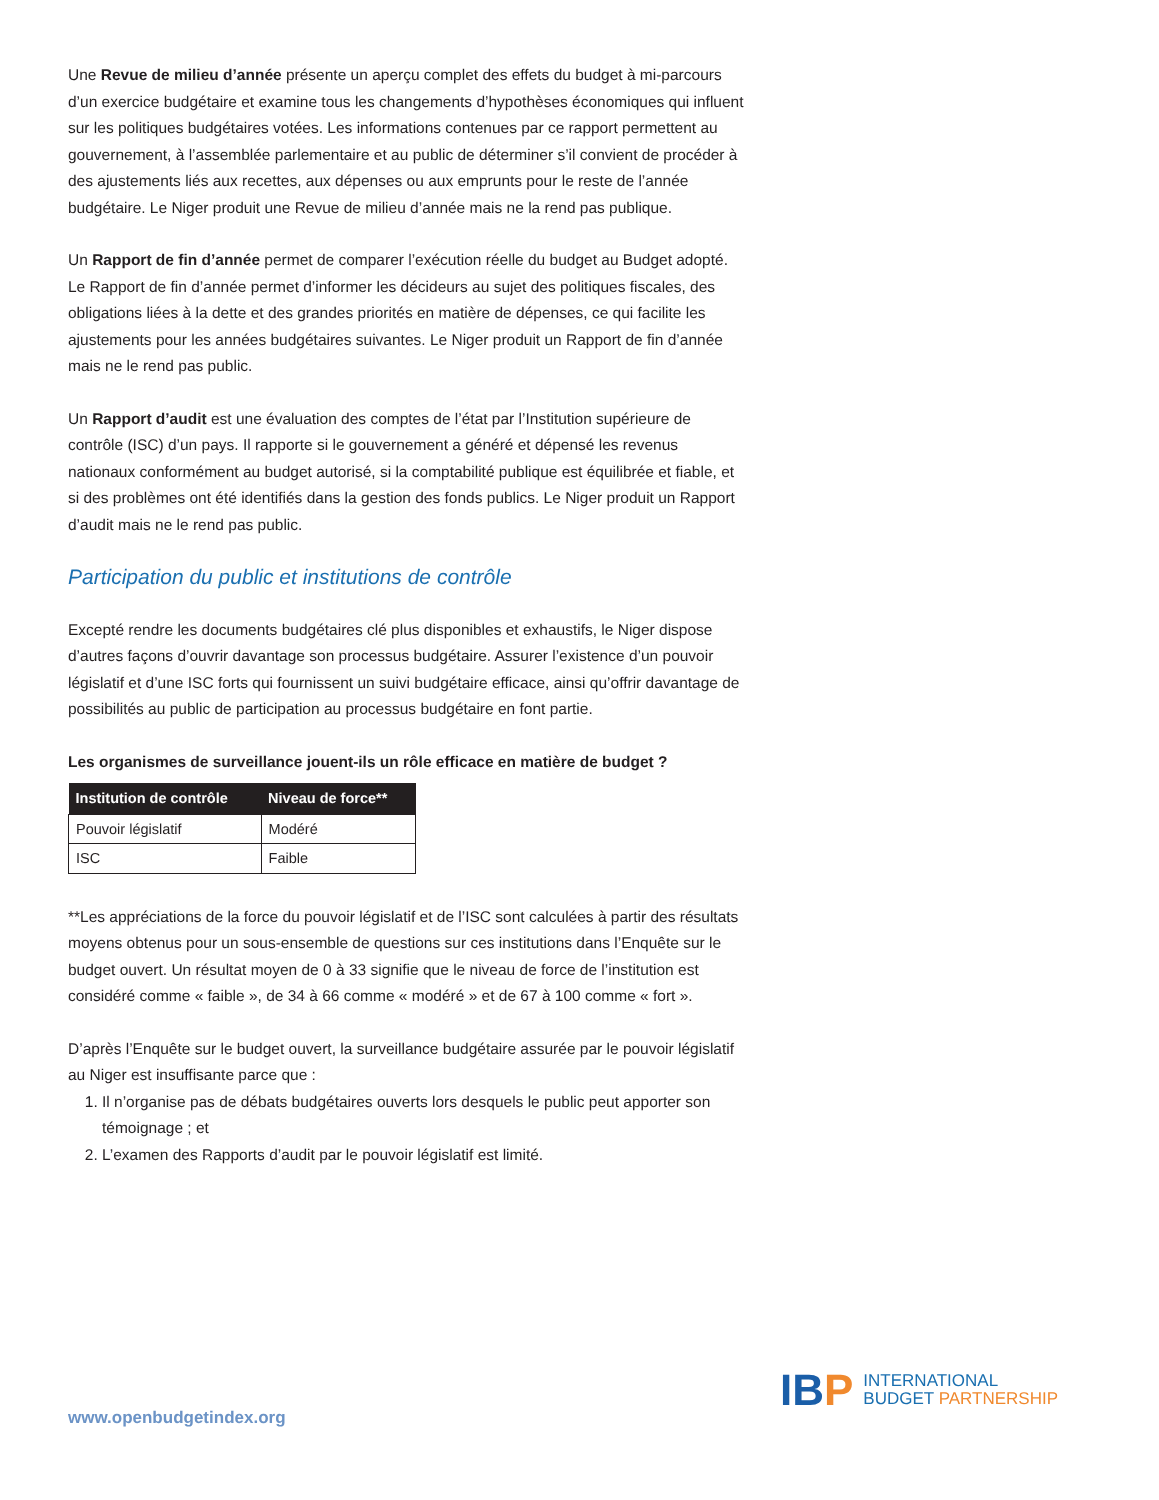Une Revue de milieu d’année présente un aperçu complet des effets du budget à mi-parcours d’un exercice budgétaire et examine tous les changements d’hypothèses économiques qui influent sur les politiques budgétaires votées. Les informations contenues par ce rapport permettent au gouvernement, à l’assemblée parlementaire et au public de déterminer s’il convient de procéder à des ajustements liés aux recettes, aux dépenses ou aux emprunts pour le reste de l’année budgétaire. Le Niger produit une Revue de milieu d’année mais ne la rend pas publique.
Un Rapport de fin d’année permet de comparer l’exécution réelle du budget au Budget adopté. Le Rapport de fin d’année permet d’informer les décideurs au sujet des politiques fiscales, des obligations liées à la dette et des grandes priorités en matière de dépenses, ce qui facilite les ajustements pour les années budgétaires suivantes. Le Niger produit un Rapport de fin d’année mais ne le rend pas public.
Un Rapport d’audit est une évaluation des comptes de l’état par l’Institution supérieure de contrôle (ISC) d’un pays. Il rapporte si le gouvernement a généré et dépensé les revenus nationaux conformément au budget autorisé, si la comptabilité publique est équilibrée et fiable, et si des problèmes ont été identifiés dans la gestion des fonds publics. Le Niger produit un Rapport d’audit mais ne le rend pas public.
Participation du public et institutions de contrôle
Excepté rendre les documents budgétaires clé plus disponibles et exhaustifs, le Niger dispose d’autres façons d’ouvrir davantage son processus budgétaire. Assurer l’existence d’un pouvoir législatif et d’une ISC forts qui fournissent un suivi budgétaire efficace, ainsi qu’offrir davantage de possibilités au public de participation au processus budgétaire en font partie.
Les organismes de surveillance jouent-ils un rôle efficace en matière de budget ?
| Institution de contrôle | Niveau de force** |
| --- | --- |
| Pouvoir législatif | Modéré |
| ISC | Faible |
**Les appréciations de la force du pouvoir législatif et de l’ISC sont calculées à partir des résultats moyens obtenus pour un sous-ensemble de questions sur ces institutions dans l’Enquête sur le budget ouvert. Un résultat moyen de 0 à 33 signifie que le niveau de force de l’institution est considéré comme « faible », de 34 à 66 comme « modéré » et de 67 à 100 comme « fort ».
D’après l’Enquête sur le budget ouvert, la surveillance budgétaire assurée par le pouvoir législatif au Niger est insuffisante parce que :
1. Il n’organise pas de débats budgétaires ouverts lors desquels le public peut apporter son témoignage ; et
2. L’examen des Rapports d’audit par le pouvoir législatif est limité.
www.openbudgetindex.org
IBP
INTERNATIONAL
BUDGET PARTNERSHIP